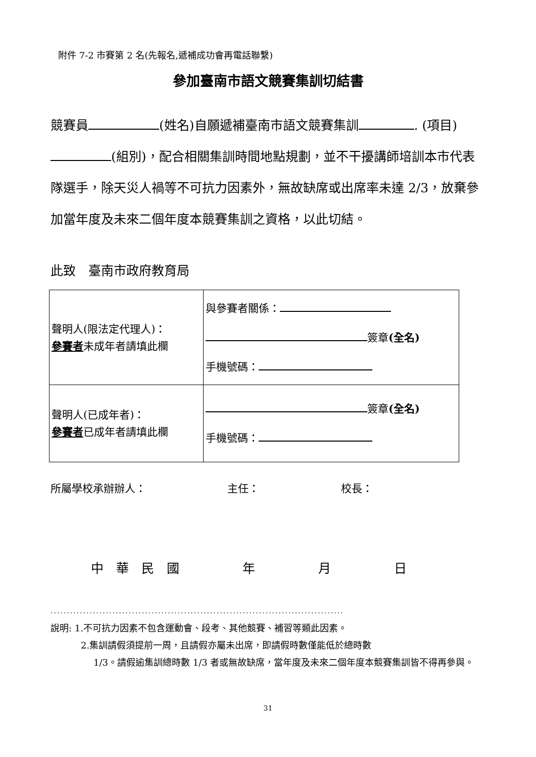附件 7-2 市賽第 2 名(先報名,遞補成功會再電話聯繫)
參加臺南市語文競賽集訓切結書
競賽員 (姓名)自願遞補臺南市語文競賽集訓 . (項目) (組別)，配合相關集訓時間地點規劃，並不干擾講師培訓本市代表隊選手，除天災人禍等不可抗力因素外，無故缺席或出席率未達 2/3，放棄參加當年度及未來二個年度本競賽集訓之資格，以此切結。
此致　臺南市政府教育局
| 聲明人(限法定代理人)： 參賽者 未成年者請填此欄 | 與參賽者關係： 簽章 (全名) 手機號碼： |
| 聲明人(已成年者)： 參賽者 已成年者請填此欄 | 簽章 (全名) 手機號碼： |
所屬學校承辦辦人： 主任： 校長：
中　華　民　國　　　　　年　　　　　月　　　　　日
..........................................................................................
說明: 1.不可抗力因素不包含運動會、段考、其他競賽、補習等類此因素。
2.集訓請假須提前一周，且請假亦屬未出席，即請假時數僅能低於總時數
1/3。請假逾集訓總時數 1/3 者或無故缺席，當年度及未來二個年度本競賽集訓皆不得再參與。
31